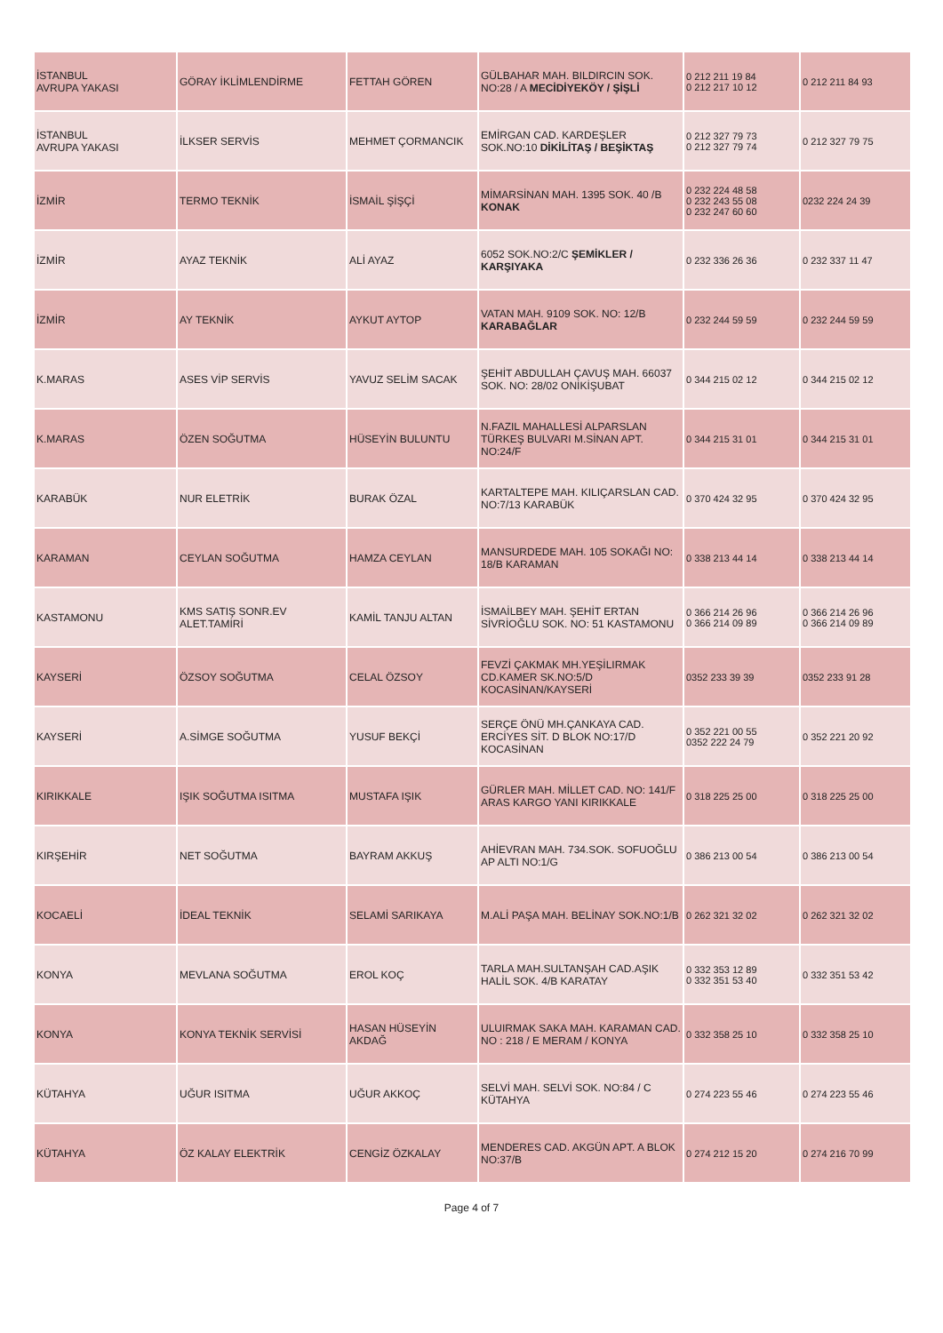| İSTANBUL AVRUPA YAKASI | GÖRAY İKLİMLENDİRME | FETTAH GÖREN | GÜLBAHAR MAH. BILDIRCIN SOK. NO:28 / A MECİDİYEKÖY / ŞİŞLİ | 0 212 211 19 84 0 212 217 10 12 | 0 212 211 84 93 |
| İSTANBUL AVRUPA YAKASI | İLKSER SERVİS | MEHMET ÇORMANCIK | EMİRGAN CAD. KARDEŞLER SOK.NO:10 DİKİLİTAŞ / BEŞİKTAŞ | 0 212 327 79 73 0 212 327 79 74 | 0 212 327 79 75 |
| İZMİR | TERMO TEKNİK | İSMAİL ŞİŞÇİ | MİMARSİNAN MAH. 1395 SOK. 40 /B KONAK | 0 232 224 48 58 0 232 243 55 08 0 232 247 60 60 | 0232 224 24 39 |
| İZMİR | AYAZ TEKNİK | ALİ AYAZ | 6052 SOK.NO:2/C ŞEMİKLER / KARŞIYAKA | 0 232 336 26 36 | 0 232 337 11 47 |
| İZMİR | AY TEKNİK | AYKUT AYTOP | VATAN MAH. 9109 SOK. NO: 12/B KARABAĞLAR | 0 232 244 59 59 | 0 232 244 59 59 |
| K.MARAS | ASES VİP SERVİS | YAVUZ SELİM SACAK | ŞEHİT ABDULLAH ÇAVUŞ MAH. 66037 SOK. NO: 28/02 ONİKİŞUBAT | 0 344 215 02 12 | 0 344 215 02 12 |
| K.MARAS | ÖZEN SOĞUTMA | HÜSEYİN BULUNTU | N.FAZIL MAHALLESİ ALPARSLAN TÜRKEŞ BULVARI M.SİNAN APT. NO:24/F | 0 344 215 31 01 | 0 344 215 31 01 |
| KARABÜK | NUR ELETRİK | BURAK ÖZAL | KARTALTEPE MAH. KILIÇARSLAN CAD. NO:7/13 KARABÜK | 0 370 424 32 95 | 0 370 424 32 95 |
| KARAMAN | CEYLAN SOĞUTMA | HAMZA CEYLAN | MANSURDEDE MAH. 105 SOKAĞI NO: 18/B KARAMAN | 0 338 213 44 14 | 0 338 213 44 14 |
| KASTAMONU | KMS SATIŞ SONR.EV ALET.TAMİRİ | KAMİL TANJU ALTAN | İSMAİLBEY MAH. ŞEHİT ERTAN SİVRİOĞLU SOK. NO: 51 KASTAMONU | 0 366 214 26 96 0 366 214 09 89 | 0 366 214 26 96 0 366 214 09 89 |
| KAYSERİ | ÖZSOY SOĞUTMA | CELAL ÖZSOY | FEVZİ ÇAKMAK MH.YEŞİLIRMAK CD.KAMER SK.NO:5/D KOCASİNAN/KAYSERİ | 0352 233 39 39 | 0352 233 91 28 |
| KAYSERİ | A.SİMGE SOĞUTMA | YUSUF BEKÇİ | SERÇE ÖNÜ MH.ÇANKAYA CAD. ERCİYES SİT. D BLOK NO:17/D KOCASİNAN | 0 352 221 00 55 0352 222 24 79 | 0 352 221 20 92 |
| KIRIKKALE | IŞIK SOĞUTMA ISITMA | MUSTAFA IŞIK | GÜRLER MAH. MİLLET CAD. NO: 141/F ARAS KARGO YANI KIRIKKALE | 0 318 225 25 00 | 0 318 225 25 00 |
| KIRŞEHİR | NET SOĞUTMA | BAYRAM AKKUŞ | AHİEVRAN MAH. 734.SOK. SOFUOĞLU AP ALTI NO:1/G | 0 386 213 00 54 | 0 386 213 00 54 |
| KOCAELİ | İDEAL TEKNİK | SELAMİ SARIKAYA | M.ALİ PAŞA MAH. BELİNAY SOK.NO:1/B | 0 262 321 32 02 | 0 262 321 32 02 |
| KONYA | MEVLANA SOĞUTMA | EROL KOÇ | TARLA MAH.SULTANŞAH CAD.AŞIK HALİL SOK. 4/B KARATAY | 0 332 353 12 89 0 332 351 53 40 | 0 332 351 53 42 |
| KONYA | KONYA TEKNİK SERVİSİ | HASAN HÜSEYİN AKDAĞ | ULUIRMAK SAKA MAH. KARAMAN CAD. NO : 218 / E MERAM / KONYA | 0 332 358 25 10 | 0 332 358 25 10 |
| KÜTAHYA | UĞUR ISITMA | UĞUR AKKOÇ | SELVİ MAH. SELVİ SOK. NO:84 / C KÜTAHYA | 0 274 223 55 46 | 0 274 223 55 46 |
| KÜTAHYA | ÖZ KALAY ELEKTRİK | CENGİZ ÖZKALAY | MENDERES CAD. AKGÜN APT. A BLOK NO:37/B | 0 274 212 15 20 | 0 274 216 70 99 |
Page 4 of 7